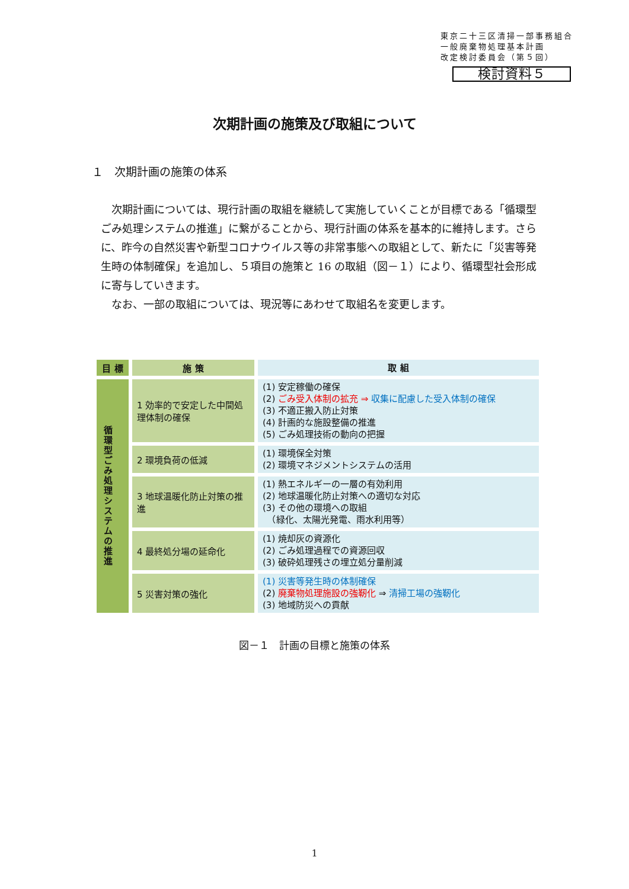東京二十三区清掃一部事務組合
一般廃棄物処理基本計画
改定検討委員会（第５回）
検討資料５
次期計画の施策及び取組について
１　次期計画の施策の体系
次期計画については、現行計画の取組を継続して実施していくことが目標である「循環型ごみ処理システムの推進」に繋がることから、現行計画の体系を基本的に維持します。さらに、昨今の自然災害や新型コロナウイルス等の非常事態への取組として、新たに「災害等発生時の体制確保」を追加し、５項目の施策と 16 の取組（図－１）により、循環型社会形成に寄与していきます。
なお、一部の取組については、現況等にあわせて取組名を変更します。
| 目 標 | 施 策 | 取 組 |
| --- | --- | --- |
| 循環型ごみ処理システムの推進 | 1 効率的で安定した中間処理体制の確保 | (1) 安定稼働の確保 (2) ごみ受入体制の拡充 ⇒ 収集に配慮した受入体制の確保 (3) 不適正搬入防止対策 (4) 計画的な施設整備の推進 (5) ごみ処理技術の動向の把握 |
| | 2 環境負荷の低減 | (1) 環境保全対策 (2) 環境マネジメントシステムの活用 |
| | 3 地球温暖化防止対策の推進 | (1) 熱エネルギーの一層の有効利用 (2) 地球温暖化防止対策への適切な対応 (3) その他の環境への取組 （緑化、太陽光発電、雨水利用等） |
| | 4 最終処分場の延命化 | (1) 焼却灰の資源化 (2) ごみ処理過程での資源回収 (3) 破砕処理残さの埋立処分量削減 |
| | 5 災害対策の強化 | (1) 災害等発生時の体制確保 (2) 廃棄物処理施設の強靭化 ⇒ 清掃工場の強靭化 (3) 地域防災への貢献 |
図－１　計画の目標と施策の体系
1